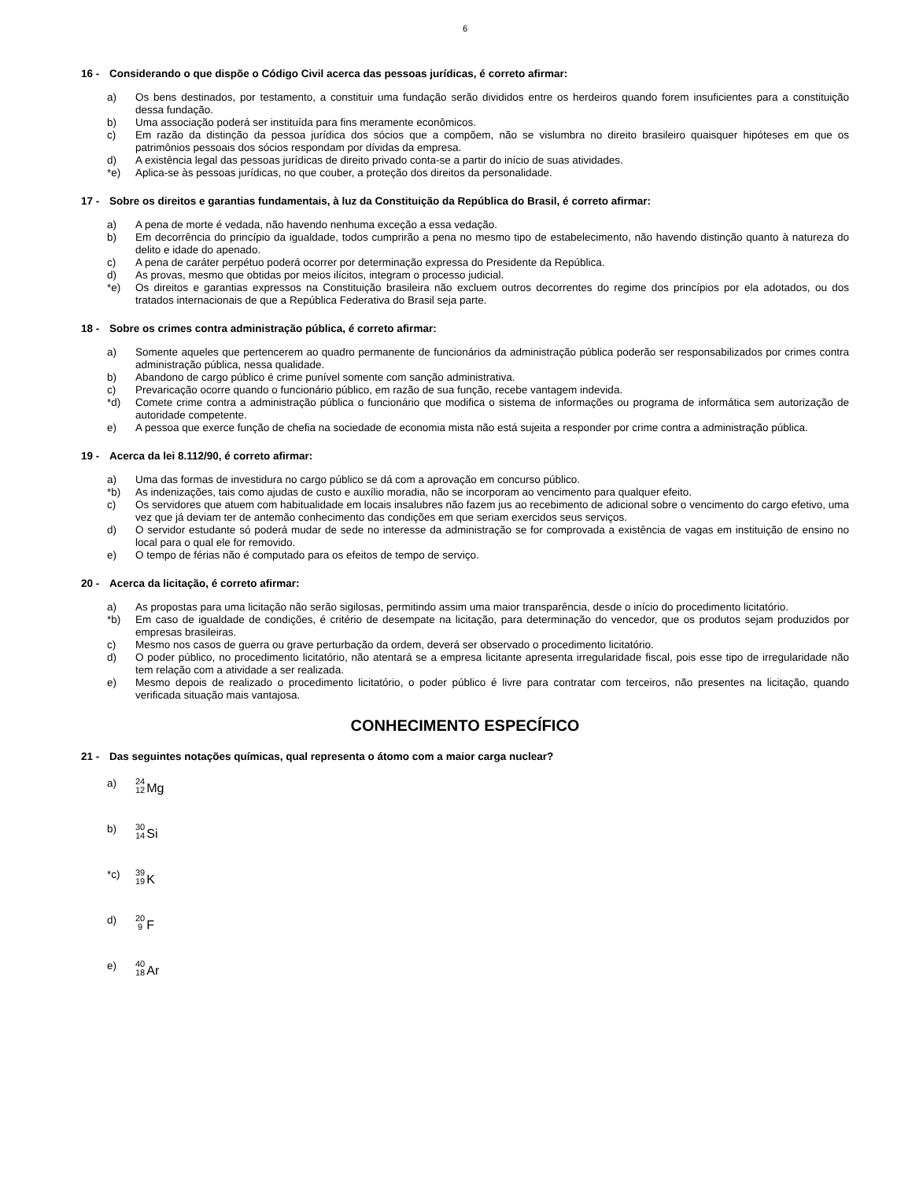6
16 - Considerando o que dispõe o Código Civil acerca das pessoas jurídicas, é correto afirmar:
a) Os bens destinados, por testamento, a constituir uma fundação serão divididos entre os herdeiros quando forem insuficientes para a constituição dessa fundação.
b) Uma associação poderá ser instituída para fins meramente econômicos.
c) Em razão da distinção da pessoa jurídica dos sócios que a compõem, não se vislumbra no direito brasileiro quaisquer hipóteses em que os patrimônios pessoais dos sócios respondam por dívidas da empresa.
d) A existência legal das pessoas jurídicas de direito privado conta-se a partir do início de suas atividades.
*e) Aplica-se às pessoas jurídicas, no que couber, a proteção dos direitos da personalidade.
17 - Sobre os direitos e garantias fundamentais, à luz da Constituição da República do Brasil, é correto afirmar:
a) A pena de morte é vedada, não havendo nenhuma exceção a essa vedação.
b) Em decorrência do princípio da igualdade, todos cumprirão a pena no mesmo tipo de estabelecimento, não havendo distinção quanto à natureza do delito e idade do apenado.
c) A pena de caráter perpétuo poderá ocorrer por determinação expressa do Presidente da República.
d) As provas, mesmo que obtidas por meios ilícitos, integram o processo judicial.
*e) Os direitos e garantias expressos na Constituição brasileira não excluem outros decorrentes do regime dos princípios por ela adotados, ou dos tratados internacionais de que a República Federativa do Brasil seja parte.
18 - Sobre os crimes contra administração pública, é correto afirmar:
a) Somente aqueles que pertencerem ao quadro permanente de funcionários da administração pública poderão ser responsabilizados por crimes contra administração pública, nessa qualidade.
b) Abandono de cargo público é crime punível somente com sanção administrativa.
c) Prevaricação ocorre quando o funcionário público, em razão de sua função, recebe vantagem indevida.
*d) Comete crime contra a administração pública o funcionário que modifica o sistema de informações ou programa de informática sem autorização de autoridade competente.
e) A pessoa que exerce função de chefia na sociedade de economia mista não está sujeita a responder por crime contra a administração pública.
19 - Acerca da lei 8.112/90, é correto afirmar:
a) Uma das formas de investidura no cargo público se dá com a aprovação em concurso público.
*b) As indenizações, tais como ajudas de custo e auxílio moradia, não se incorporam ao vencimento para qualquer efeito.
c) Os servidores que atuem com habitualidade em locais insalubres não fazem jus ao recebimento de adicional sobre o vencimento do cargo efetivo, uma vez que já deviam ter de antemão conhecimento das condições em que seriam exercidos seus serviços.
d) O servidor estudante só poderá mudar de sede no interesse da administração se for comprovada a existência de vagas em instituição de ensino no local para o qual ele for removido.
e) O tempo de férias não é computado para os efeitos de tempo de serviço.
20 - Acerca da licitação, é correto afirmar:
a) As propostas para uma licitação não serão sigilosas, permitindo assim uma maior transparência, desde o início do procedimento licitatório.
*b) Em caso de igualdade de condições, é critério de desempate na licitação, para determinação do vencedor, que os produtos sejam produzidos por empresas brasileiras.
c) Mesmo nos casos de guerra ou grave perturbação da ordem, deverá ser observado o procedimento licitatório.
d) O poder público, no procedimento licitatório, não atentará se a empresa licitante apresenta irregularidade fiscal, pois esse tipo de irregularidade não tem relação com a atividade a ser realizada.
e) Mesmo depois de realizado o procedimento licitatório, o poder público é livre para contratar com terceiros, não presentes na licitação, quando verificada situação mais vantajosa.
CONHECIMENTO ESPECÍFICO
21 - Das seguintes notações químicas, qual representa o átomo com a maior carga nuclear?
a) 24 12 Mg
b) 30 14 Si
*c) 39 19 K
d) 20 9 F
e) 40 18 Ar